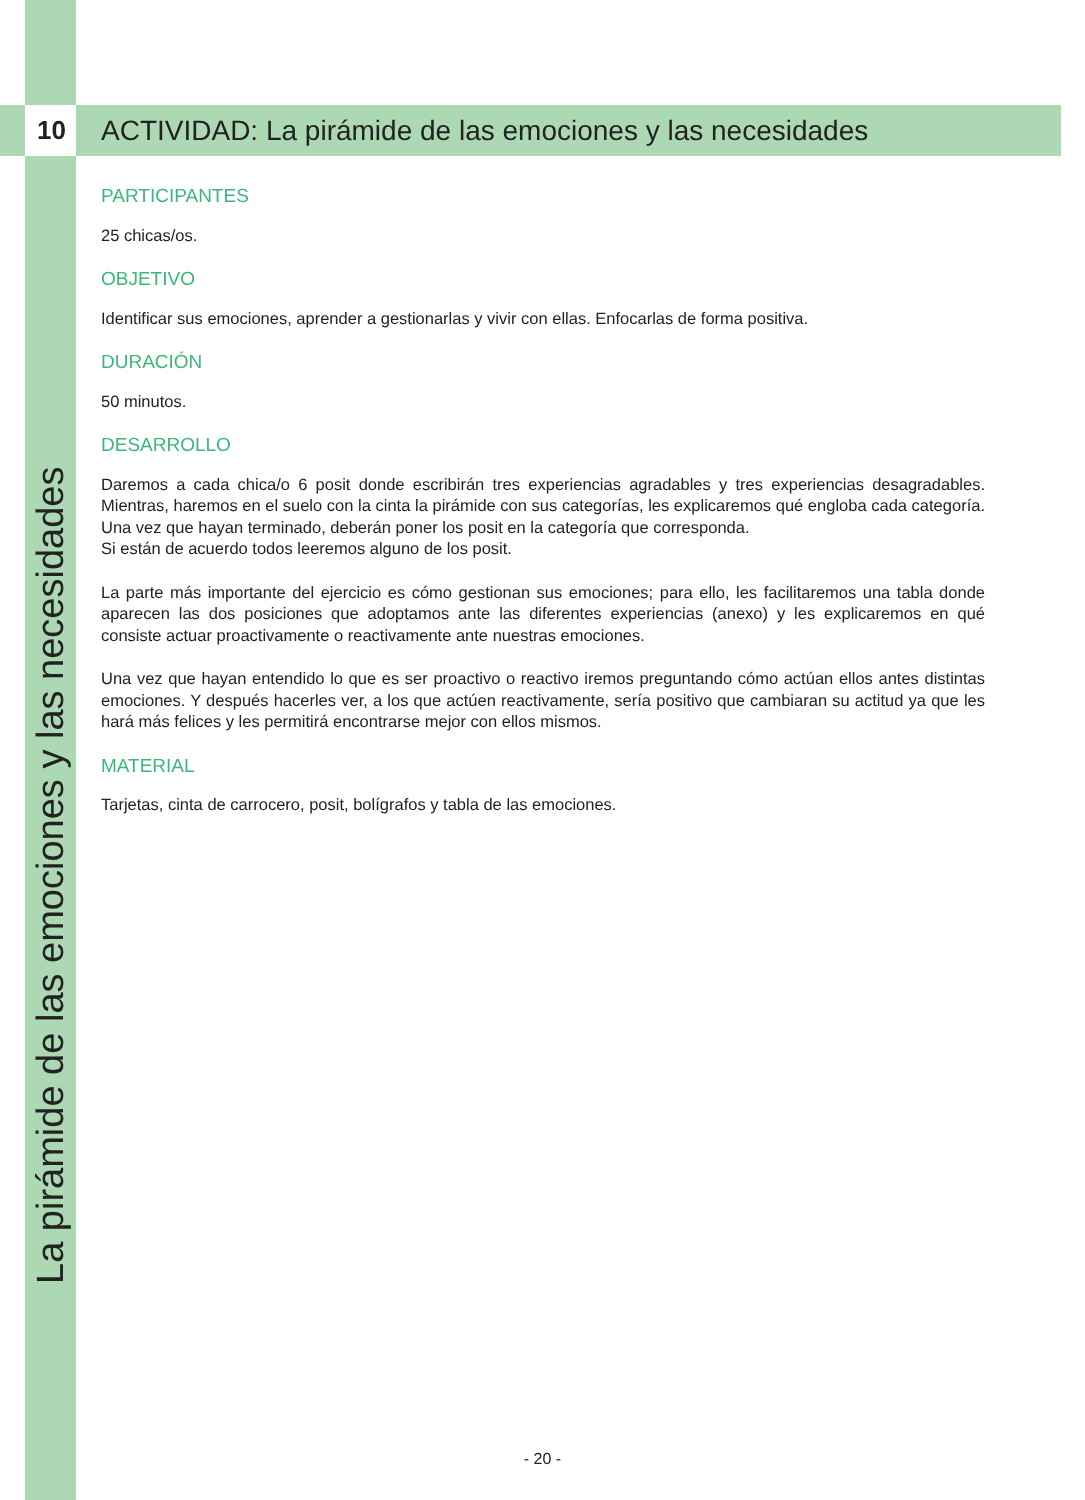10
ACTIVIDAD: La pirámide de las emociones y las necesidades
La pirámide de las emociones y las necesidades
PARTICIPANTES
25 chicas/os.
OBJETIVO
Identificar sus emociones, aprender a gestionarlas y vivir con ellas. Enfocarlas de forma positiva.
DURACIÓN
50 minutos.
DESARROLLO
Daremos a cada chica/o 6 posit donde escribirán tres experiencias agradables y tres experiencias desagradables. Mientras, haremos en el suelo con la cinta la pirámide con sus categorías, les explicaremos qué engloba cada categoría. Una vez que hayan terminado, deberán poner los posit en la categoría que corresponda.
Si están de acuerdo todos leeremos alguno de los posit.
La parte más importante del ejercicio es cómo gestionan sus emociones; para ello, les facilitaremos una tabla donde aparecen las dos posiciones que adoptamos ante las diferentes experiencias (anexo) y les explicaremos en qué consiste actuar proactivamente o reactivamente ante nuestras emociones.
Una vez que hayan entendido lo que es ser proactivo o reactivo iremos preguntando cómo actúan ellos antes distintas emociones. Y después hacerles ver, a los que actúen reactivamente, sería positivo que cambiaran su actitud ya que les hará más felices y les permitirá encontrarse mejor con ellos mismos.
MATERIAL
Tarjetas, cinta de carrocero, posit, bolígrafos y tabla de las emociones.
- 20 -